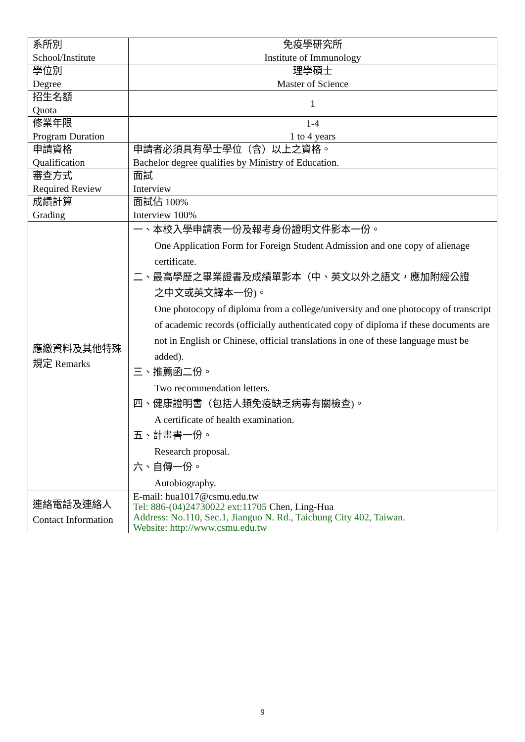| 系所別 School/Institute | 免疫學研究所 Institute of Immunology |
| 學位別 Degree | 理學碩士 Master of Science |
| 招生名額 Quota | 1 |
| 修業年限 Program Duration | 1-4 1 to 4 years |
| 申請資格 Qualification | 申請者必須具有學士學位（含）以上之資格。 Bachelor degree qualifies by Ministry of Education. |
| 審查方式 Required Review | 面試 Interview |
| 成績計算 Grading | 面試佔 100% Interview 100% |
| 應繳資料及其他特殊規定 Remarks | 一、本校入學申請表一份及報考身份證明文件影本一份。 One Application Form for Foreign Student Admission and one copy of alienage certificate. 二、最高學歷之畢業證書及成績單影本（中、英文以外之語文，應加附經公證 之中文或英文譯本一份)。 One photocopy of diploma from a college/university and one photocopy of transcript of academic records (officially authenticated copy of diploma if these documents are not in English or Chinese, official translations in one of these language must be added). 三、推薦函二份。 Two recommendation letters. 四、健康證明書（包括人類免疫缺乏病毒有關檢查)。 A certificate of health examination. 五、計畫書一份。 Research proposal. 六、自傳一份。 Autobiography. |
| 連絡電話及連絡人 Contact Information | E-mail: hua1017@csmu.edu.tw Tel: 886-(04)24730022 ext:11705 Chen, Ling-Hua Address: No.110, Sec.1, Jianguo N. Rd., Taichung City 402, Taiwan. Website: http://www.csmu.edu.tw |
9